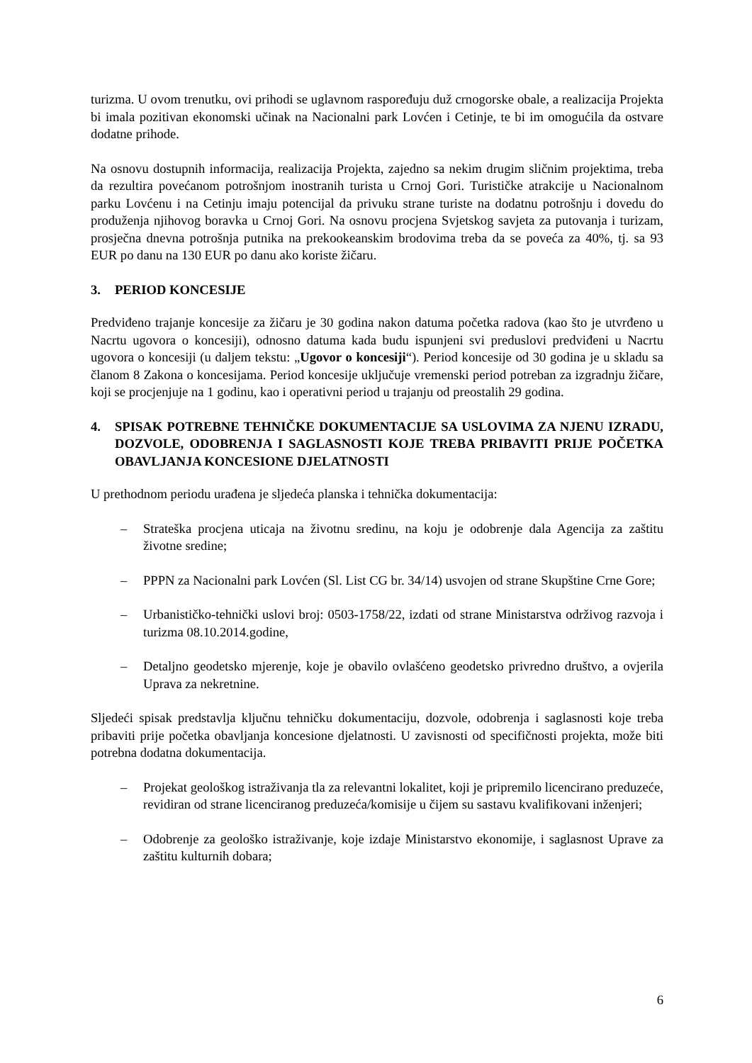turizma. U ovom trenutku, ovi prihodi se uglavnom raspoređuju duž crnogorske obale, a realizacija Projekta bi imala pozitivan ekonomski učinak na Nacionalni park Lovćen i Cetinje, te bi im omogućila da ostvare dodatne prihode.
Na osnovu dostupnih informacija, realizacija Projekta, zajedno sa nekim drugim sličnim projektima, treba da rezultira povećanom potrošnjom inostranih turista u Crnoj Gori. Turističke atrakcije u Nacionalnom parku Lovćenu i na Cetinju imaju potencijal da privuku strane turiste na dodatnu potrošnju i dovedu do produženja njihovog boravka u Crnoj Gori. Na osnovu procjena Svjetskog savjeta za putovanja i turizam, prosječna dnevna potrošnja putnika na prekookeanskim brodovima treba da se poveća za 40%, tj. sa 93 EUR po danu na 130 EUR po danu ako koriste žičaru.
3. PERIOD KONCESIJE
Predviđeno trajanje koncesije za žičaru je 30 godina nakon datuma početka radova (kao što je utvrđeno u Nacrtu ugovora o koncesiji), odnosno datuma kada budu ispunjeni svi preduslovi predviđeni u Nacrtu ugovora o koncesiji (u daljem tekstu: „Ugovor o koncesiji“). Period koncesije od 30 godina je u skladu sa članom 8 Zakona o koncesijama. Period koncesije uključuje vremenski period potreban za izgradnju žičare, koji se procjenjuje na 1 godinu, kao i operativni period u trajanju od preostalih 29 godina.
4. SPISAK POTREBNE TEHNIČKE DOKUMENTACIJE SA USLOVIMA ZA NJENU IZRADU, DOZVOLE, ODOBRENJA I SAGLASNOSTI KOJE TREBA PRIBAVITI PRIJE POČETKA OBAVLJANJA KONCESIONE DJELATNOSTI
U prethodnom periodu urađena je sljedeća planska i tehnička dokumentacija:
– Strateška procjena uticaja na životnu sredinu, na koju je odobrenje dala Agencija za zaštitu životne sredine;
– PPPN za Nacionalni park Lovćen (Sl. List CG br. 34/14) usvojen od strane Skupštine Crne Gore;
– Urbanističko-tehnički uslovi broj: 0503-1758/22, izdati od strane Ministarstva održivog razvoja i turizma 08.10.2014.godine,
– Detaljno geodetsko mjerenje, koje je obavilo ovlašćeno geodetsko privredno društvo, a ovjerila Uprava za nekretnine.
Sljedeći spisak predstavlja ključnu tehničku dokumentaciju, dozvole, odobrenja i saglasnosti koje treba pribaviti prije početka obavljanja koncesione djelatnosti. U zavisnosti od specifičnosti projekta, može biti potrebna dodatna dokumentacija.
– Projekat geološkog istraživanja tla za relevantni lokalitet, koji je pripremilo licencirano preduzeće, revidiran od strane licenciranog preduzeća/komisije u čijem su sastavu kvalifikovani inženjeri;
– Odobrenje za geološko istraživanje, koje izdaje Ministarstvo ekonomije, i saglasnost Uprave za zaštitu kulturnih dobara;
6